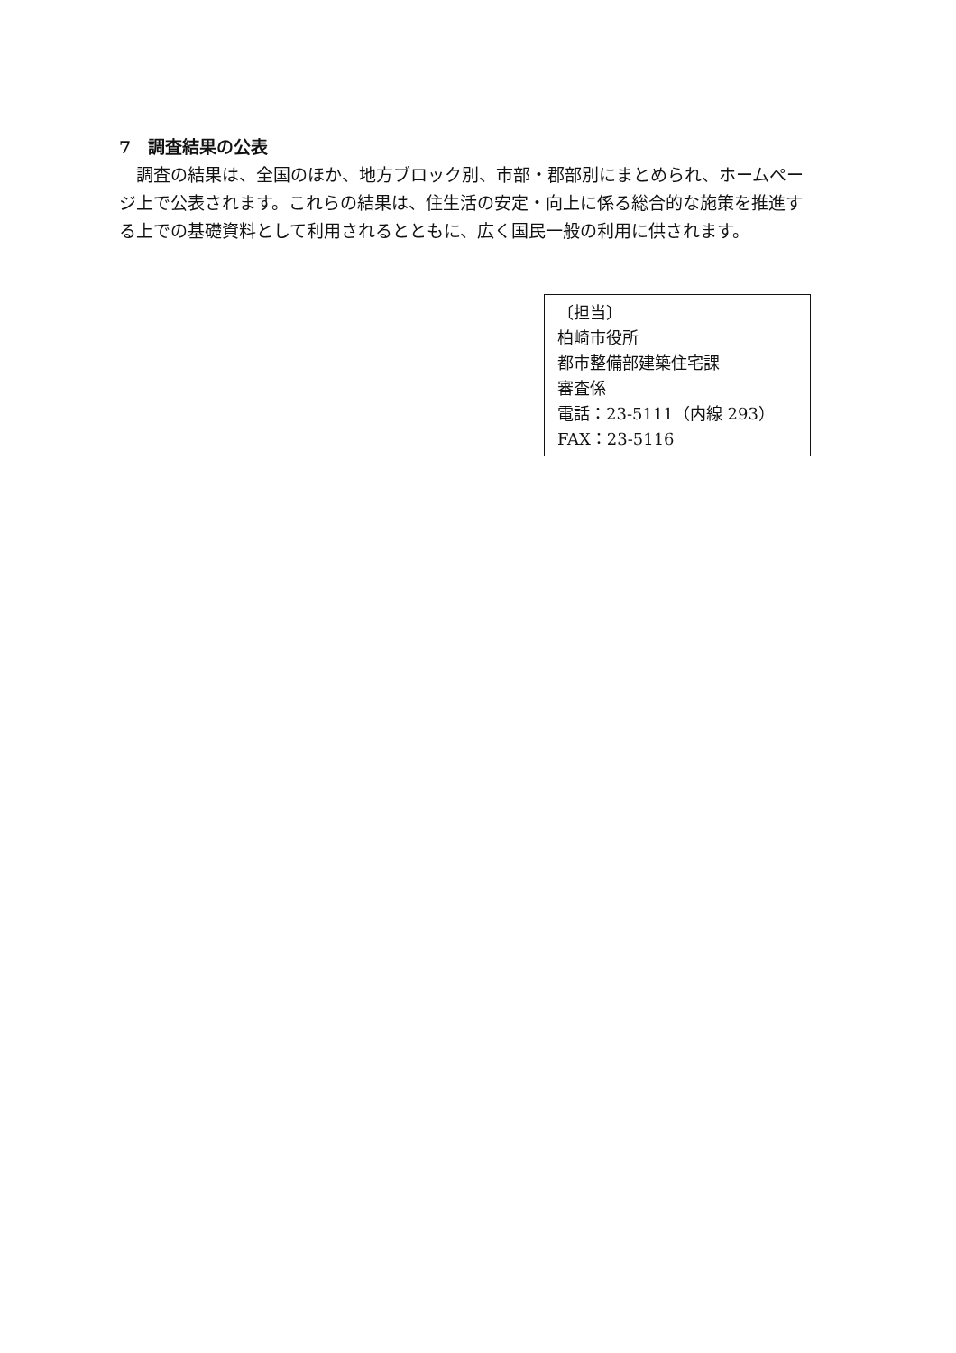7　調査結果の公表
調査の結果は、全国のほか、地方ブロック別、市部・郡部別にまとめられ、ホームページ上で公表されます。これらの結果は、住生活の安定・向上に係る総合的な施策を推進する上での基礎資料として利用されるとともに、広く国民一般の利用に供されます。
〔担当〕
柏崎市役所
都市整備部建築住宅課
審査係
電話：23-5111（内線 293）
FAX：23-5116